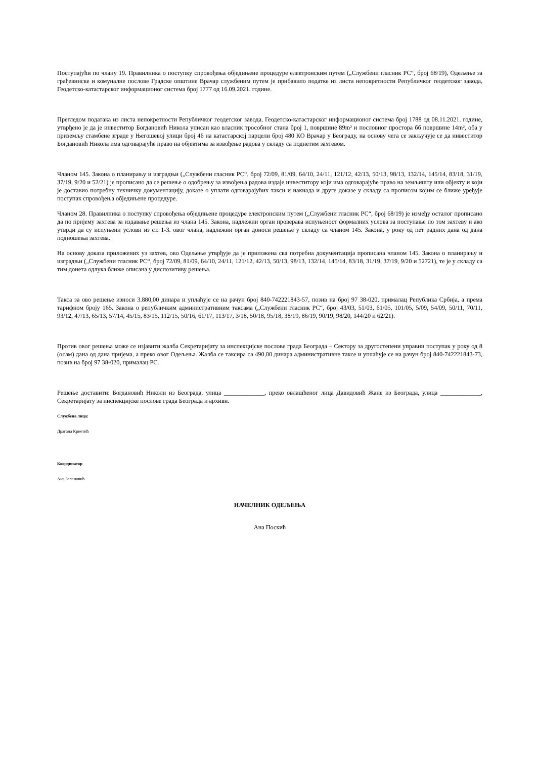Поступајући по члану 19. Правилника о поступку спровођења обједињене процедуре електронским путем („Службени гласник РС“, број 68/19), Одељење за грађевинске и комуналне послове Градске општине Врачар службеним путем је прибавило податке из листа непокретности Републичког геодетског завода, Геодетско-катастарског информационог система број 1777 од 16.09.2021. године.
Прегледом података из листа непокретности Републичког геодетског завода, Геодетско-катастарског информационог система број 1788 од 08.11.2021. године, утврђено је да је инвеститор Богдановић Никола уписан као власник трособног стана број 1, површине 89m² и пословног простора бб површине 14m², оба у приземљу стамбене зграде у Његошевој улици број 46 на катастарској парцели број 480 КО Врачар у Београду, на основу чега се закључује се да инвеститор Богдановић Никола има одговарајуће право на објектима за извођење радова у складу са поднетим захтевом.
Чланом 145. Закона о планирању и изградњи („Службени гласник РС“, број 72/09, 81/09, 64/10, 24/11, 121/12, 42/13, 50/13, 98/13, 132/14, 145/14, 83/18, 31/19, 37/19, 9/20 и 52/21) је прописано да се решење о одобрењу за извођења радова издаје инвеститору који има одговарајуће право на земљишту или објекту и који је доставио потребну техничку документацију, доказе о уплати одговарајућих такси и накнада и друге доказе у складу са прописом којим се ближе уређује поступак спровођења обједињене процедуре.
Чланом 28. Правилника о поступку спровођења обједињене процедуре електронским путем („Службени гласник РС“, број 68/19) је између осталог прописано да по пријему захтева за издавање решења из члана 145. Закона, надлежни орган проверава испуњеност формалних услова за поступање по том захтеву и ако утврди да су испуњени услови из ст. 1-3. овог члана, надлежни орган доноси решење у складу са чланом 145. Закона, у року од пет радних дана од дана подношења захтева.
На основу доказа приложених уз захтев, ово Одељење утврђује да је приложена сва потребна документација прописана чланом 145. Закона о планирању и изградњи („Службени гласник РС“, број 72/09, 81/09, 64/10, 24/11, 121/12, 42/13, 50/13, 98/13, 132/14, 145/14, 83/18, 31/19, 37/19, 9/20 и 52721), те је у складу са тим донета одлука ближе описана у диспозитиву решења.
Такса за ово решење износи 3.880,00 динара и уплаћује се на рачун број 840-742221843-57, позив на број 97 38-020, прималац Република Србија, а према тарифном броју 165. Закона о републичким административним таксама („Службени гласник РС“, број 43/03, 51/03, 61/05, 101/05, 5/09, 54/09, 50/11, 70/11, 93/12, 47/13, 65/13, 57/14, 45/15, 83/15, 112/15, 50/16, 61/17, 113/17, 3/18, 50/18, 95/18, 38/19, 86/19, 90/19, 98/20, 144/20 и 62/21).
Против овог решења може се изјавити жалба Секретаријату за инспекцијске послове града Београда – Сектору за другостепени управни поступак у року од 8 (осам) дана од дана пријема, а преко овог Одељења. Жалба се таксира са 490,00 динара административне таксе и уплаћује се на рачун број 840-742221843-73, позив на број 97 38-020, прималац РС.
Решење доставити: Богдановић Николи из Београда, улица _____________, преко овлашћеног лица Давидовић Жане из Београда, улица _____________, Секретаријату за инспекцијске послове града Београда и архиви.
Службена лица:
Драгана Крнетић
Координатор
Ана Зеленовић
НАЧЕЛНИК ОДЕЉЕЊА
Ана Поскић